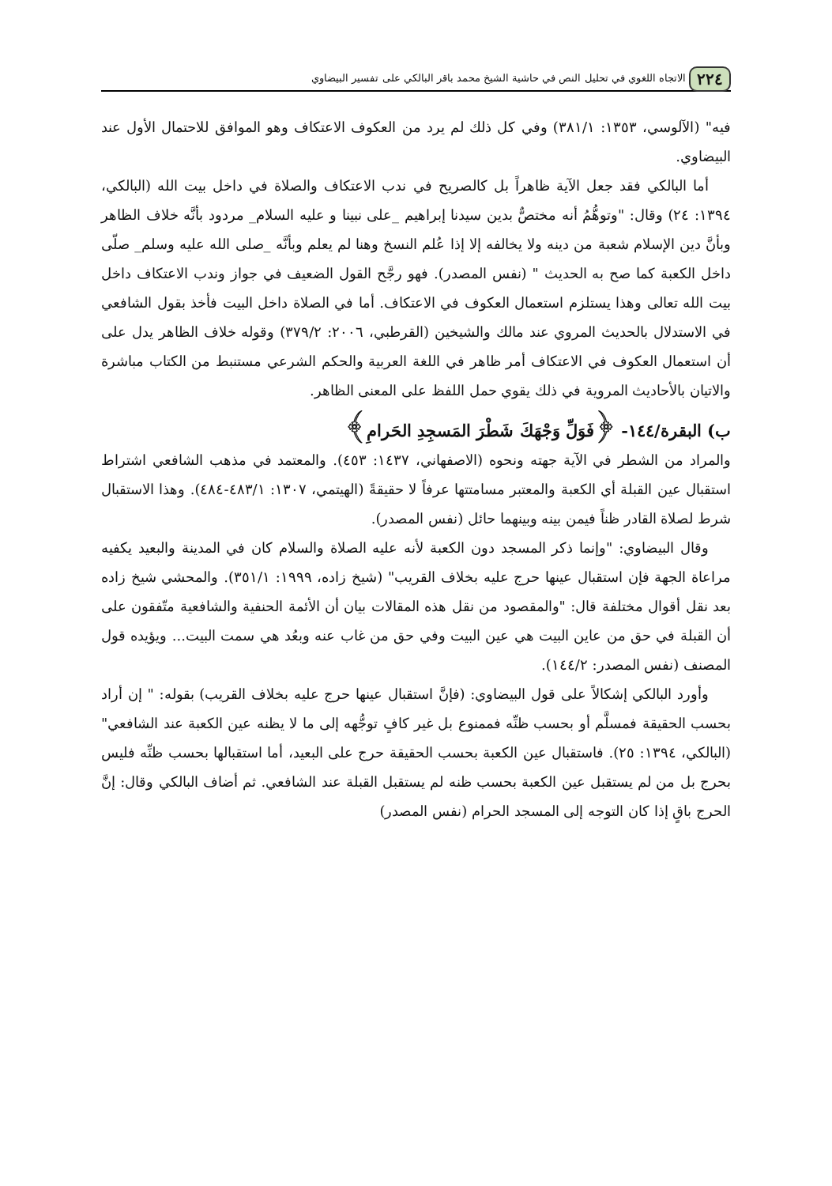٢٢٤ الاتجاه اللغوي في تحليل النص في حاشية الشيخ محمد باقر البالكي على تفسير البيضاوي
فيه" (الآلوسي، ١٣٥٣: ٣٨١/١) وفي كل ذلك لم يرد من العكوف الاعتكاف وهو الموافق للاحتمال الأول عند البيضاوي.
أما البالكي فقد جعل الآية ظاهراً بل كالصريح في ندب الاعتكاف والصلاة في داخل بيت الله (البالكي، ١٣٩٤: ٢٤) وقال: "وتوهُّمُ أنه مختصٌّ بدين سيدنا إبراهيم _على نبينا و عليه السلام_ مردود بأنَّه خلاف الظاهر وبأنَّ دين الإسلام شعبة من دينه ولا يخالفه إلا إذا عُلم النسخ وهنا لم يعلم وبأنَّه _صلى الله عليه وسلم_ صلّى داخل الكعبة كما صح به الحديث " (نفس المصدر). فهو رجَّح القول الضعيف في جواز وندب الاعتكاف داخل بيت الله تعالى وهذا يستلزم استعمال العكوف في الاعتكاف. أما في الصلاة داخل البيت فأخذ بقول الشافعي في الاستدلال بالحديث المروي عند مالك والشيخين (القرطبي، ٢٠٠٦: ٣٧٩/٢) وقوله خلاف الظاهر يدل على أن استعمال العكوف في الاعتكاف أمر ظاهر في اللغة العربية والحكم الشرعي مستنبط من الكتاب مباشرة والاتيان بالأحاديث المروية في ذلك يقوي حمل اللفظ على المعنى الظاهر.
ب) البقرة/١٤٤- ﴿فَوَلِّ وَجْهَكَ شَطْرَ المَسجِدِ الحَرامِ﴾
والمراد من الشطر في الآية جهته ونحوه (الاصفهاني، ١٤٣٧: ٤٥٣). والمعتمد في مذهب الشافعي اشتراط استقبال عين القبلة أي الكعبة والمعتبر مسامتتها عرفاً لا حقيقةً (الهيتمي، ١٣٠٧: ٤٨٣/١-٤٨٤). وهذا الاستقبال شرط لصلاة القادر ظناً فيمن بينه وبينهما حائل (نفس المصدر).
وقال البيضاوي: "وإنما ذكر المسجد دون الكعبة لأنه عليه الصلاة والسلام كان في المدينة والبعيد يكفيه مراعاة الجهة فإن استقبال عينها حرج عليه بخلاف القريب" (شيخ زاده، ١٩٩٩: ٣٥١/١). والمحشي شيخ زاده بعد نقل أقوال مختلفة قال: "والمقصود من نقل هذه المقالات بيان أن الأئمة الحنفية والشافعية متّفقون على أن القبلة في حق من عاين البيت هي عين البيت وفي حق من غاب عنه وبعُد هي سمت البيت... ويؤيده قول المصنف (نفس المصدر: ١٤٤/٢).
وأورد البالكي إشكالاً على قول البيضاوي: (فإنَّ استقبال عينها حرج عليه بخلاف القريب) بقوله: " إن أراد بحسب الحقيقة فمسلَّم أو بحسب ظنِّه فممنوع بل غير كافٍ توجُّهه إلى ما لا يظنه عين الكعبة عند الشافعي" (البالكي، ١٣٩٤: ٢٥). فاستقبال عين الكعبة بحسب الحقيقة حرج على البعيد، أما استقبالها بحسب ظنِّه فليس بحرج بل من لم يستقبل عين الكعبة بحسب ظنه لم يستقبل القبلة عند الشافعي. ثم أضاف البالكي وقال: إنَّ الحرج باقٍ إذا كان التوجه إلى المسجد الحرام (نفس المصدر)